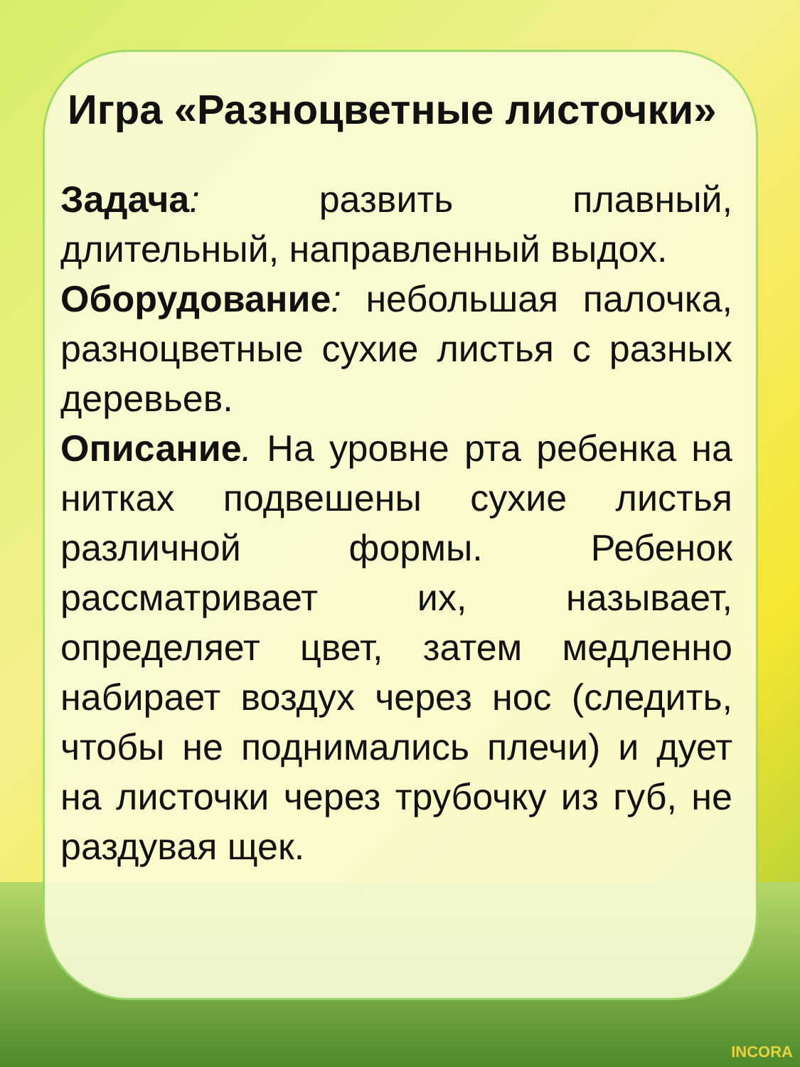Игра «Разноцветные листочки»
Задача: развить плавный, длительный, направленный выдох.
Оборудование: небольшая палочка, разноцветные сухие листья с разных деревьев.
Описание. На уровне рта ребенка на нитках подвешены сухие листья различной формы. Ребенок рассматривает их, называет, определяет цвет, затем медленно набирает воздух через нос (следить, чтобы не поднимались плечи) и дует на листочки через трубочку из губ, не раздувая щек.
INCORA